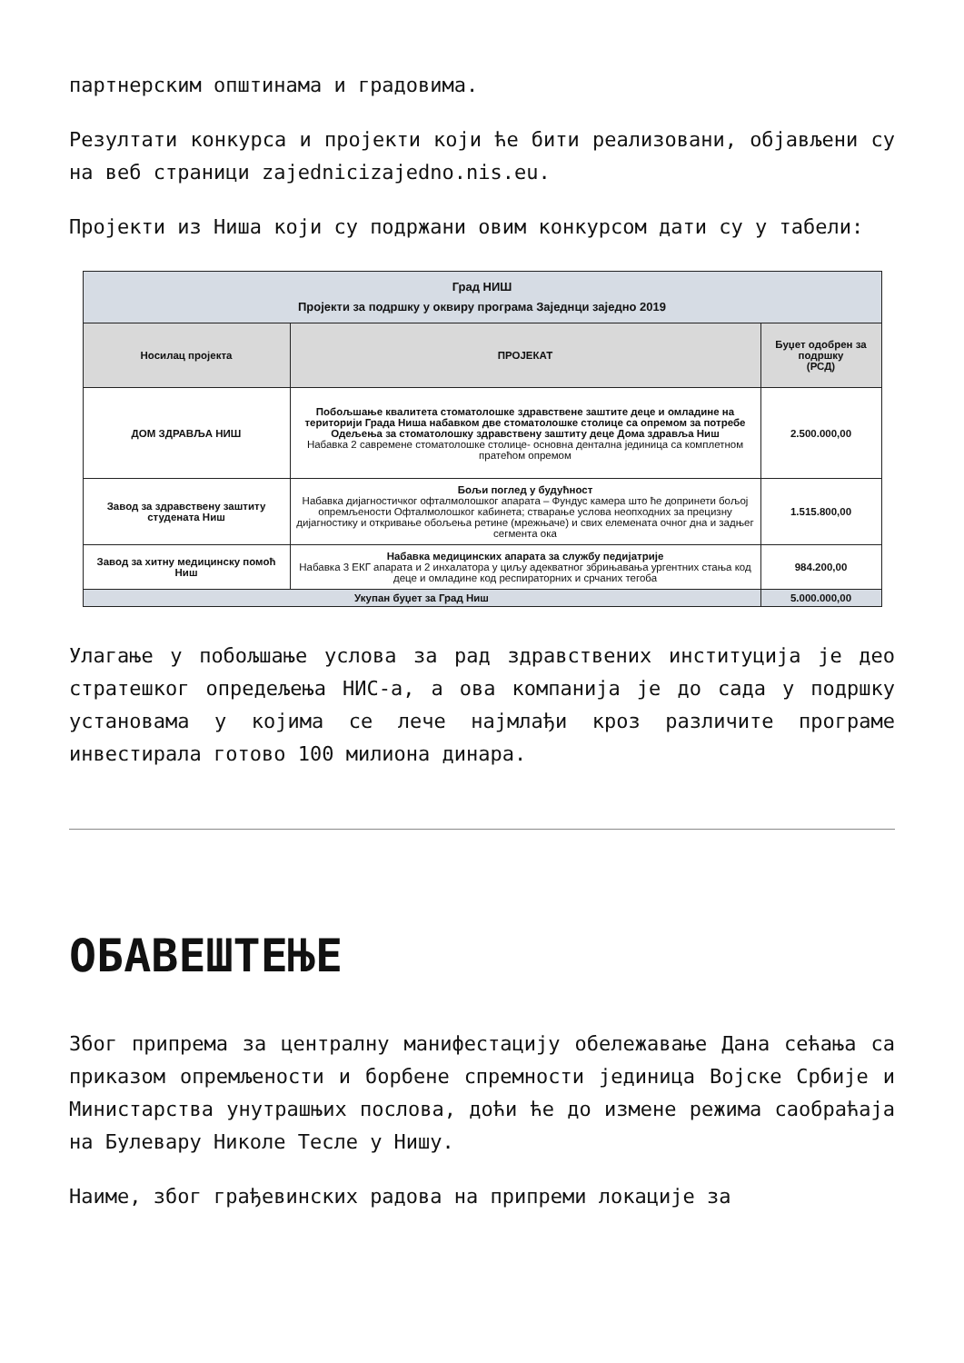партнерским општинама и градовима.
Резултати конкурса и пројекти који ће бити реализовани, објављени су на веб страници zajednicizajedno.nis.eu.
Пројекти из Ниша који су подржани овим конкурсом дати су у табели:
| Град НИШ Пројекти за подршку у оквиру програма Заједнци заједно 2019 | | |
| Носилац пројекта | ПРОЈЕКАТ | Буџет одобрен за подршку (РСД) |
| ДОМ ЗДРАВЉА НИШ | Побољшање квалитета стоматолошке здравствене заштите деце и омладине на територији Града Ниша набавком две стоматолошке столице са опремом за потребе Одељења за стоматолошку здравствену заштиту деце Дома здравља Ниш Набавка 2 савремене стоматолошке столице- основна дентална јединица са комплетном пратећом опремом | 2.500.000,00 |
| Завод за здравствену заштиту студената Ниш | Бољи поглед у будућност Набавка дијагностичког офталмолошког апарата – Фундус камера што ће допринети бољој опремљености Офталмолошког кабинета; стварање услова неопходних за прецизну дијагностику и откривање обољења ретине (мрежњаче) и свих елемената очног дна и задњег сегмента ока | 1.515.800,00 |
| Завод за хитну медицинску помоћ Ниш | Набавка медицинских апарата за службу педијатрије Набавка 3 ЕКГ апарата и 2 инхалатора у циљу адекватног збрињавања ургентних стања код деце и омладине код респираторних и срчаних тегоба | 984.200,00 |
| Укупан буџет за Град Ниш | | 5.000.000,00 |
Улагање у побољшање услова за рад здравствених институција је део стратешког опредељења НИС-а, а ова компанија је до сада у подршку установама у којима се лече најмлађи кроз различите програме инвестирала готово 100 милиона динара.
ОБАВЕШТЕЊЕ
Због припрема за централну манифестацију обележавање Дана сећања са приказом опремљености и борбене спремности јединица Војске Србије и Министарства унутрашњих послова, доћи ће до измене режима саобраћаја на Булевару Николе Тесле у Нишу.
Наиме, због грађевинских радова на припреми локације за